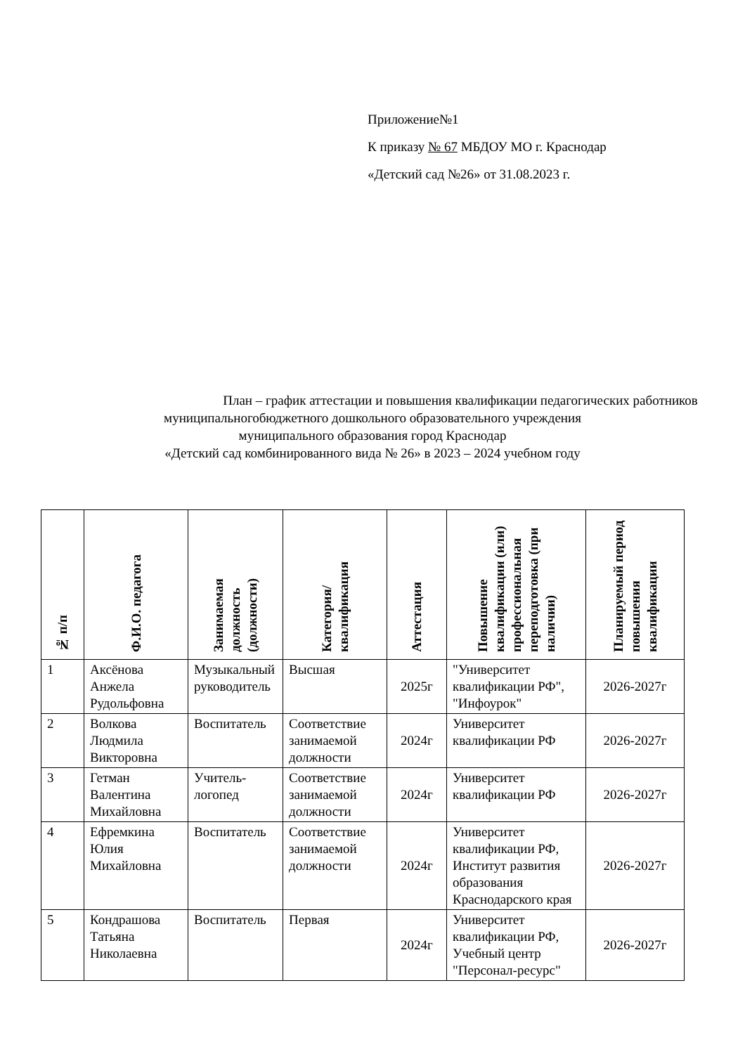Приложение№1
К приказу № 67 МБДОУ МО г. Краснодар
«Детский сад №26» от 31.08.2023 г.
План – график аттестации и повышения квалификации педагогических работников
муниципальногобюджетного дошкольного образовательного учреждения
муниципального образования город Краснодар
«Детский сад комбинированного вида № 26» в 2023 – 2024 учебном году
| № п/п | Ф.И.О. педагога | Занимаемая должность (должности) | Категория/ квалификация | Аттестация | Повышение квалификации (или) профессиональная переподготовка (при наличии) | Планируемый период повышения квалификации |
| --- | --- | --- | --- | --- | --- | --- |
| 1 | Аксёнова Анжела Рудольфовна | Музыкальный руководитель | Высшая | 2025г | "Университет квалификации РФ", "Инфоурок" | 2026-2027г |
| 2 | Волкова Людмила Викторовна | Воспитатель | Соответствие занимаемой должности | 2024г | Университет квалификации РФ | 2026-2027г |
| 3 | Гетман Валентина Михайловна | Учитель-логопед | Соответствие занимаемой должности | 2024г | Университет квалификации РФ | 2026-2027г |
| 4 | Ефремкина Юлия Михайловна | Воспитатель | Соответствие занимаемой должности | 2024г | Университет квалификации РФ, Институт развития образования Краснодарского края | 2026-2027г |
| 5 | Кондрашова Татьяна Николаевна | Воспитатель | Первая | 2024г | Университет квалификации РФ, Учебный центр "Персонал-ресурс" | 2026-2027г |